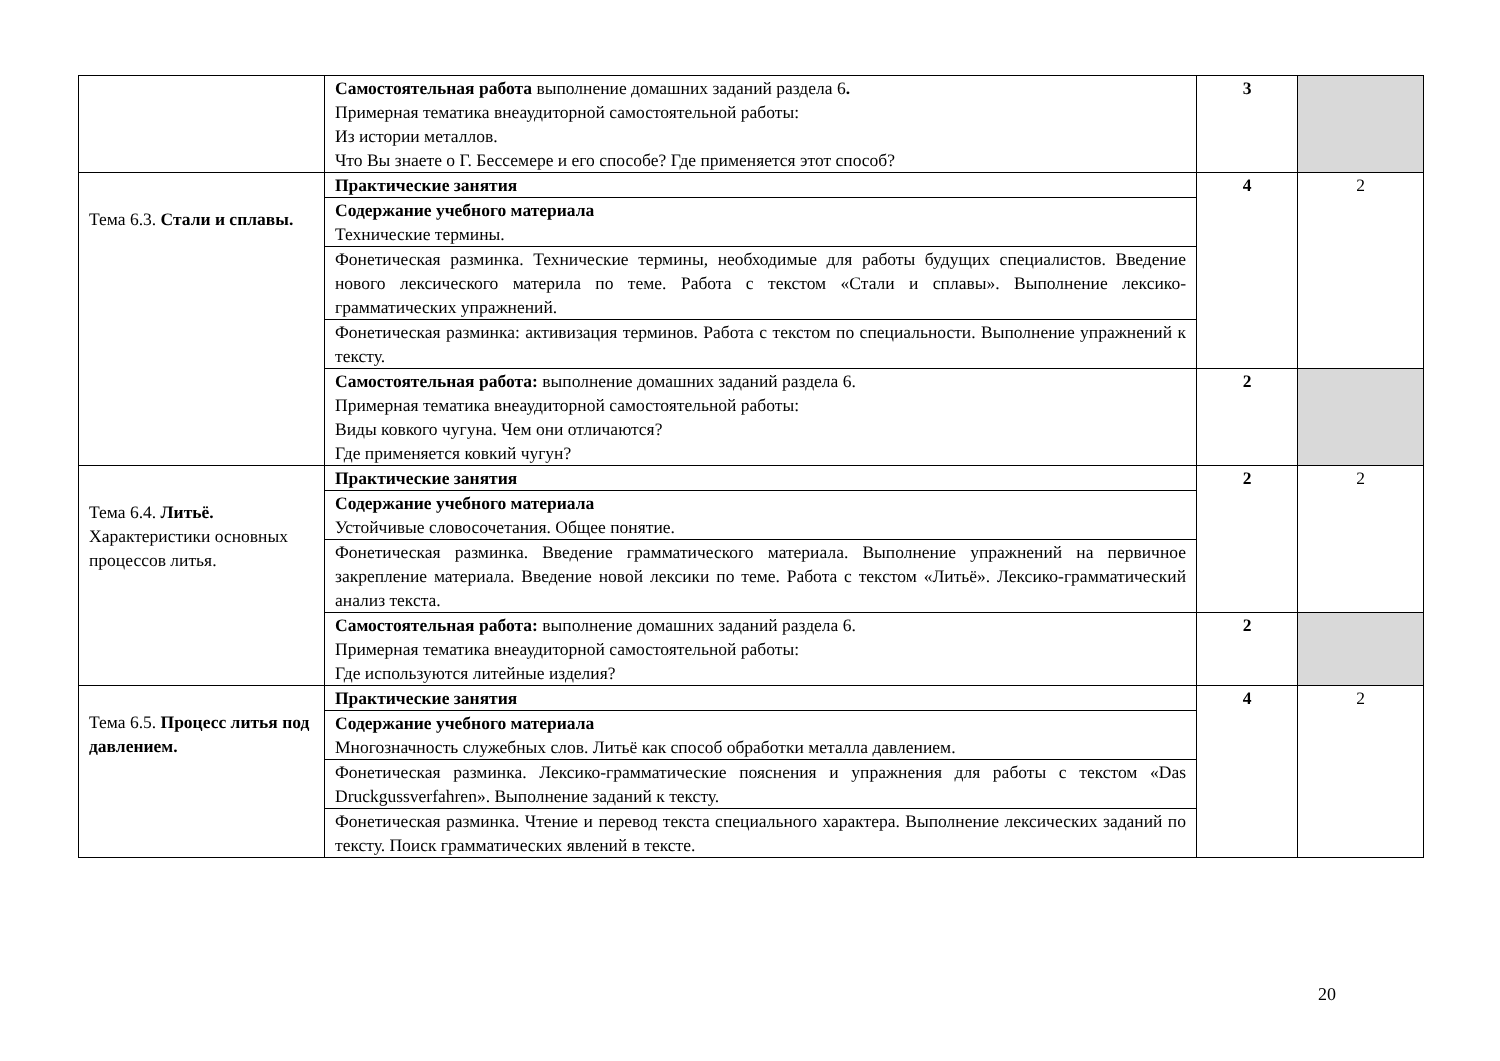| | Самостоятельная работа выполнение домашних заданий раздела 6 . Примерная тематика внеаудиторной самостоятельной работы: Из истории металлов. Что Вы знаете о Г. Бессемере и его способе? Где применяется этот способ? | 3 | |
| Тема 6.3. Стали и сплавы. | Практические занятия | 4 | 2 |
| | Содержание учебного материала Технические термины. | | |
| | Фонетическая разминка. Технические термины, необходимые для работы будущих специалистов. Введение нового лексического материла по теме. Работа с текстом «Стали и сплавы». Выполнение лексико-грамматических упражнений. | | |
| | Фонетическая разминка: активизация терминов. Работа с текстом по специальности. Выполнение упражнений к тексту. | | |
| | Самостоятельная работа: выполнение домашних заданий раздела 6. Примерная тематика внеаудиторной самостоятельной работы: Виды ковкого чугуна. Чем они отличаются? Где применяется ковкий чугун? | 2 | |
| Тема 6.4. Литьё. Характеристики основных процессов литья. | Практические занятия | 2 | 2 |
| | Содержание учебного материала Устойчивые словосочетания. Общее понятие. | | |
| | Фонетическая разминка. Введение грамматического материала. Выполнение упражнений на первичное закрепление материала. Введение новой лексики по теме. Работа с текстом «Литьё». Лексико-грамматический анализ текста. | | |
| | Самостоятельная работа: выполнение домашних заданий раздела 6. Примерная тематика внеаудиторной самостоятельной работы: Где используются литейные изделия? | 2 | |
| Тема 6.5. Процесс литья под давлением. | Практические занятия | 4 | 2 |
| | Содержание учебного материала Многозначность служебных слов. Литьё как способ обработки металла давлением. | | |
| | Фонетическая разминка. Лексико-грамматические пояснения и упражнения для работы с текстом «Das Druckgussverfahren». Выполнение заданий к тексту. | | |
| | Фонетическая разминка. Чтение и перевод текста специального характера. Выполнение лексических заданий по тексту. Поиск грамматических явлений в тексте. | | |
20